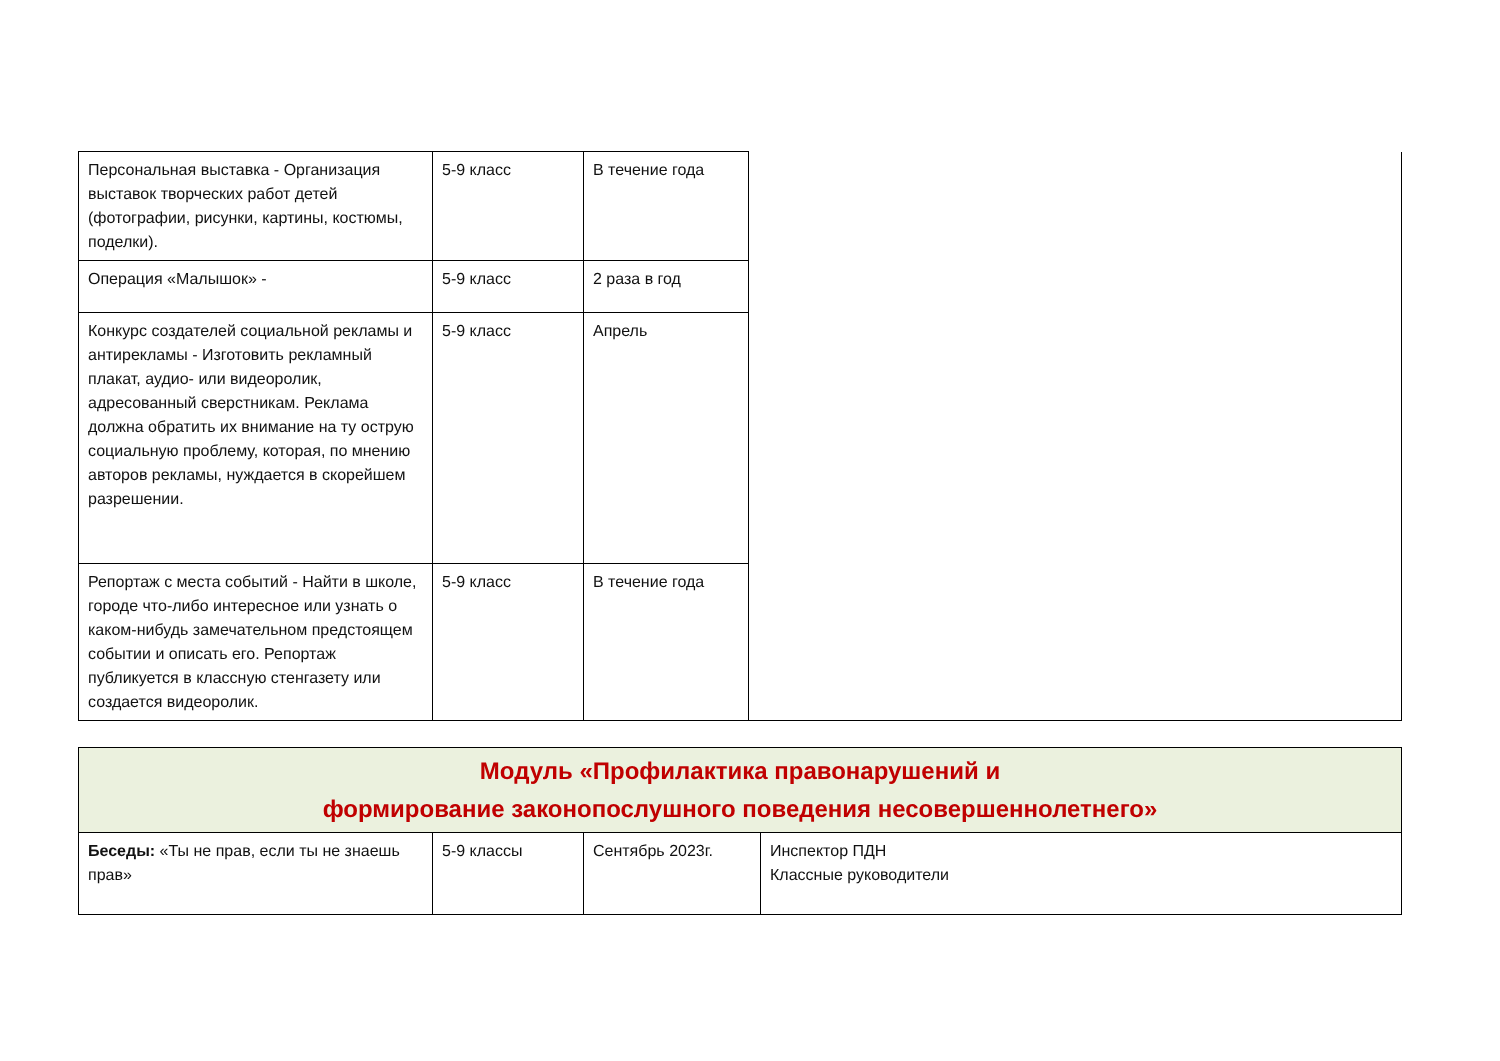| Персональная выставка - Организация выставок творческих работ детей (фотографии, рисунки, картины, костюмы, поделки). | 5-9 класс | В течение года | |
| Операция «Малышок» - | 5-9 класс | 2 раза в год | |
| Конкурс создателей социальной рекламы и антирекламы - Изготовить рекламный плакат, аудио- или видеоролик, адресованный сверстникам. Реклама должна обратить их внимание на ту острую социальную проблему, которая, по мнению авторов рекламы, нуждается в скорейшем разрешении. | 5-9 класс | Апрель | |
| Репортаж с места событий - Найти в школе, городе что-либо интересное или узнать о каком-нибудь замечательном предстоящем событии и описать его. Репортаж публикуется в классную стенгазету или создается видеоролик. | 5-9 класс | В течение года | |
| Модуль «Профилактика правонарушений и формирование законопослушного поведения несовершеннолетнего» | | | |
| Беседы: «Ты не прав, если ты не знаешь прав» | 5-9 классы | Сентябрь 2023г. | Инспектор ПДН Классные руководители |